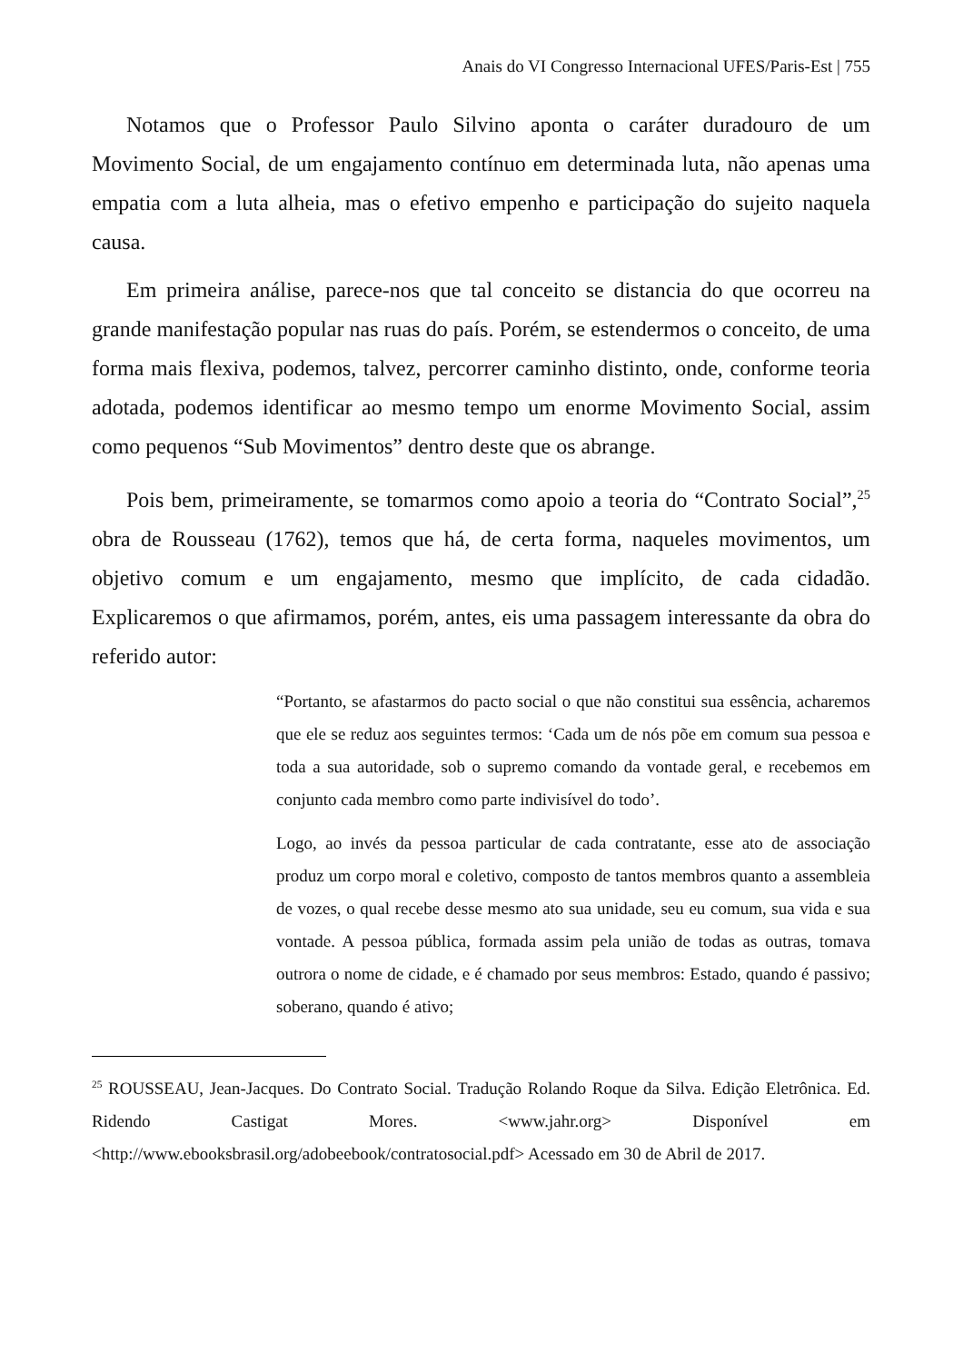Anais do VI Congresso Internacional UFES/Paris-Est | 755
Notamos que o Professor Paulo Silvino aponta o caráter duradouro de um Movimento Social, de um engajamento contínuo em determinada luta, não apenas uma empatia com a luta alheia, mas o efetivo empenho e participação do sujeito naquela causa.
Em primeira análise, parece-nos que tal conceito se distancia do que ocorreu na grande manifestação popular nas ruas do país. Porém, se estendermos o conceito, de uma forma mais flexiva, podemos, talvez, percorrer caminho distinto, onde, conforme teoria adotada, podemos identificar ao mesmo tempo um enorme Movimento Social, assim como pequenos “Sub Movimentos” dentro deste que os abrange.
Pois bem, primeiramente, se tomarmos como apoio a teoria do “Contrato Social”,<sup>25</sup> obra de Rousseau (1762), temos que há, de certa forma, naqueles movimentos, um objetivo comum e um engajamento, mesmo que implícito, de cada cidadão. Explicaremos o que afirmamos, porém, antes, eis uma passagem interessante da obra do referido autor:
“Portanto, se afastarmos do pacto social o que não constitui sua essência, acharemos que ele se reduz aos seguintes termos: ‘Cada um de nós põe em comum sua pessoa e toda a sua autoridade, sob o supremo comando da vontade geral, e recebemos em conjunto cada membro como parte indivisível do todo’.
Logo, ao invés da pessoa particular de cada contratante, esse ato de associação produz um corpo moral e coletivo, composto de tantos membros quanto a assembleia de vozes, o qual recebe desse mesmo ato sua unidade, seu eu comum, sua vida e sua vontade. A pessoa pública, formada assim pela união de todas as outras, tomava outrora o nome de cidade, e é chamado por seus membros: Estado, quando é passivo; soberano, quando é ativo;
<sup>25</sup> ROUSSEAU, Jean-Jacques. Do Contrato Social. Tradução Rolando Roque da Silva. Edição Eletrônica. Ed. Ridendo Castigat Mores. <www.jahr.org> Disponível em <http://www.ebooksbrasil.org/adobeebook/contratosocial.pdf> Acessado em 30 de Abril de 2017.